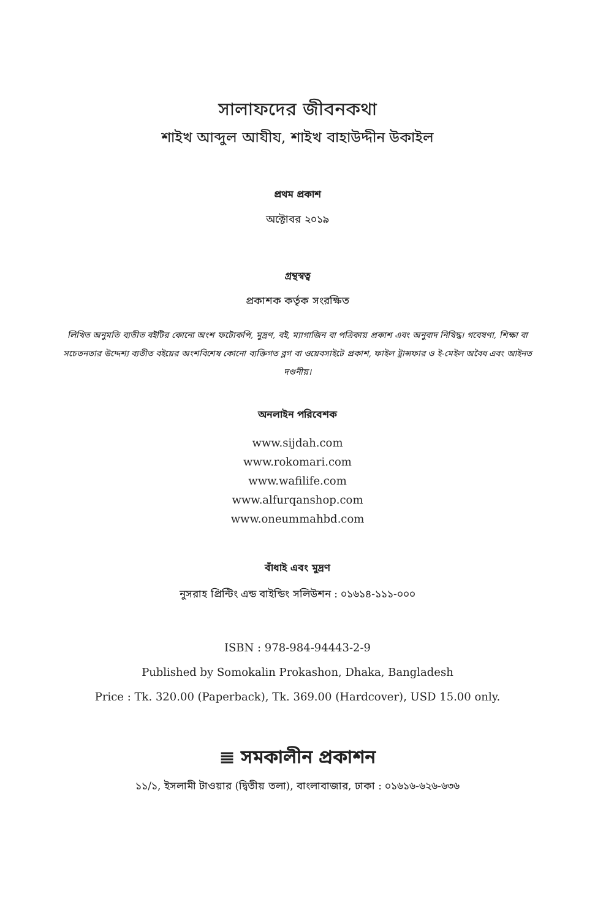সালাফদের জীবনকথা
শাইখ আব্দুল আযীয, শাইখ বাহাউদ্দীন উকাইল
প্রথম প্রকাশ
অক্টোবর ২০১৯
গ্রন্থস্বত্ব
প্রকাশক কর্তৃক সংরক্ষিত
লিখিত অনুমতি ব্যতীত বইটির কোনো অংশ ফটোকপি, মুদ্রণ, বই, ম্যাগাজিন বা পত্রিকায় প্রকাশ এবং অনুবাদ নিষিদ্ধ। গবেষণা, শিক্ষা বা সচেতনতার উদ্দেশ্য ব্যতীত বইয়ের অংশবিশেষ কোনো ব্যক্তিগত ব্লগ বা ওয়েবসাইটে প্রকাশ, ফাইল ট্রান্সফার ও ই-মেইল অবৈধ এবং আইনত দণ্ডনীয়।
অনলাইন পরিবেশক
www.sijdah.com
www.rokomari.com
www.wafilife.com
www.alfurqanshop.com
www.oneummahbd.com
বাঁধাই এবং মুদ্রণ
নুসরাহ প্রিন্টিং এন্ড বাইন্ডিং সলিউশন : ০১৬১৪-১১১-০০০
ISBN : 978-984-94443-2-9
Published by Somokalin Prokashon, Dhaka, Bangladesh
Price : Tk. 320.00 (Paperback), Tk. 369.00 (Hardcover), USD 15.00 only.
≣ সমকালীন প্রকাশন
১১/১, ইসলামী টাওয়ার (দ্বিতীয় তলা), বাংলাবাজার, ঢাকা : ০১৬১৬-৬২৬-৬৩৬